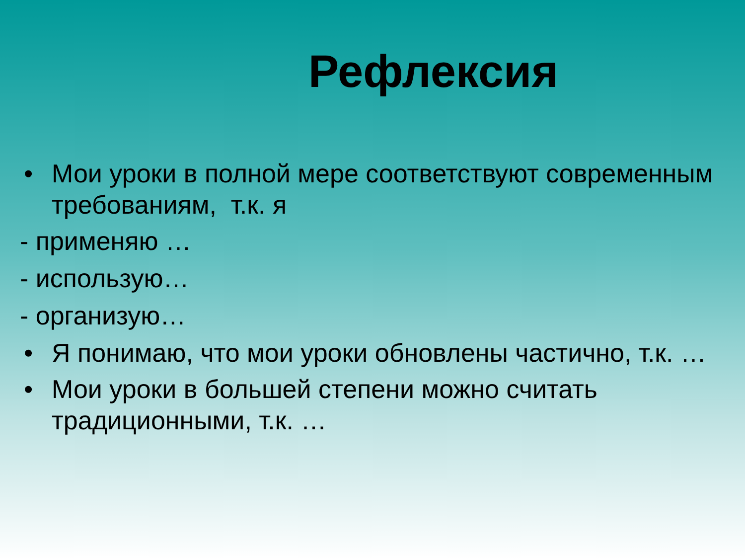Рефлексия
• Мои уроки в полной мере соответствуют современным требованиям, т.к. я
- применяю …
- использую…
- организую…
• Я понимаю, что мои уроки обновлены частично, т.к. …
• Мои уроки в большей степени можно считать традиционными, т.к. …